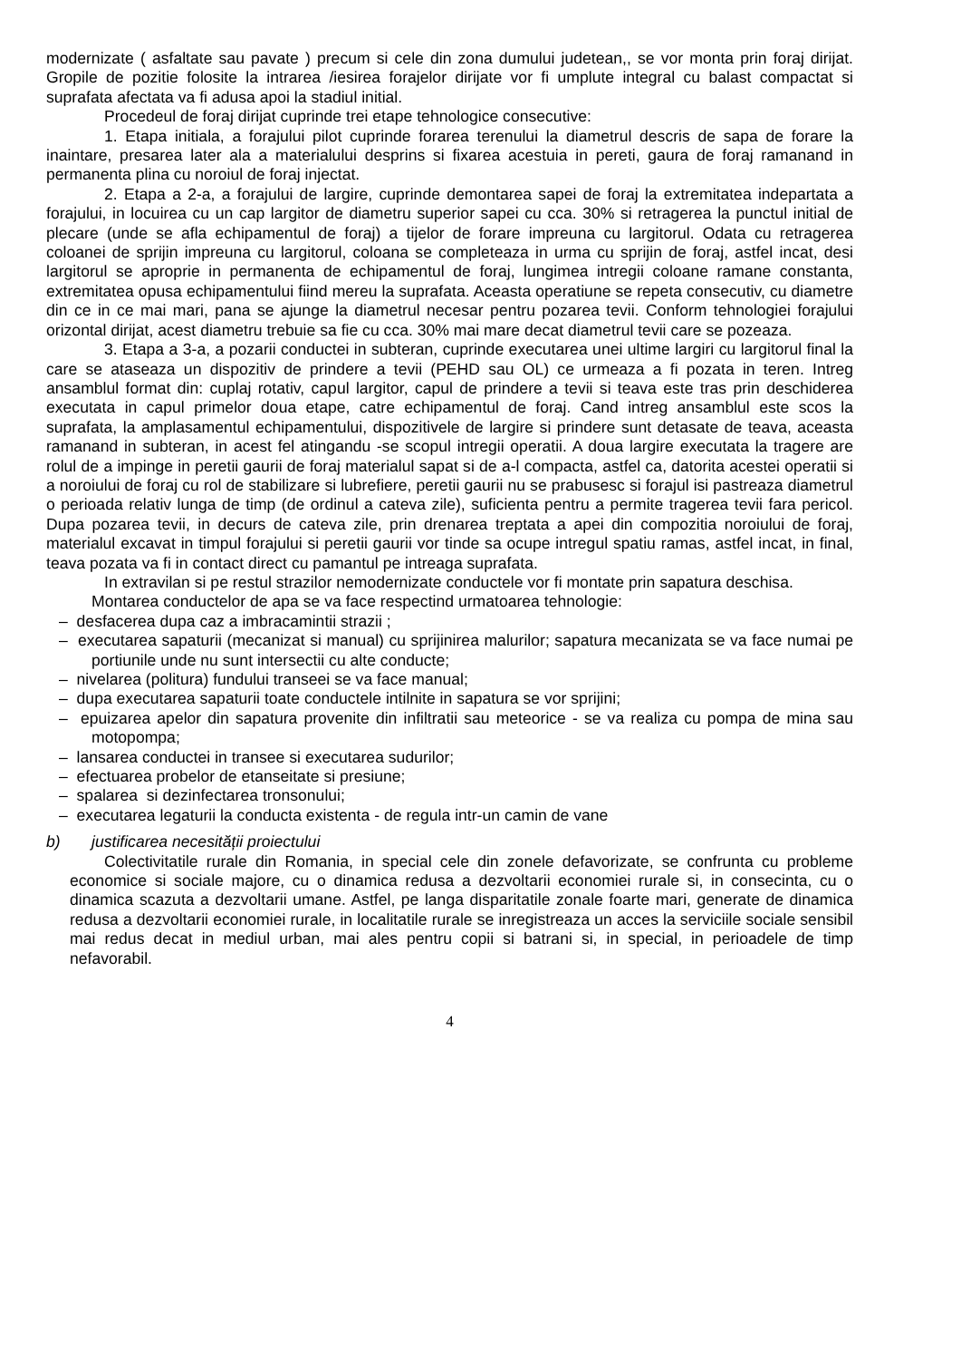modernizate ( asfaltate sau pavate ) precum si cele din zona dumului judetean,, se vor monta prin foraj dirijat. Gropile de pozitie folosite la intrarea /iesirea forajelor dirijate vor fi umplute integral cu balast compactat si suprafata afectata va fi adusa apoi la stadiul initial.
Procedeul de foraj dirijat cuprinde trei etape tehnologice consecutive:
1. Etapa initiala, a forajului pilot cuprinde forarea terenului la diametrul descris de sapa de forare la inaintare, presarea later ala a materialului desprins si fixarea acestuia in pereti, gaura de foraj ramanand in permanenta plina cu noroiul de foraj injectat.
2. Etapa a 2-a, a forajului de largire, cuprinde demontarea sapei de foraj la extremitatea indepartata a forajului, in locuirea cu un cap largitor de diametru superior sapei cu cca. 30% si retragerea la punctul initial de plecare (unde se afla echipamentul de foraj) a tijelor de forare impreuna cu largitorul. Odata cu retragerea coloanei de sprijin impreuna cu largitorul, coloana se completeaza in urma cu sprijin de foraj, astfel incat, desi largitorul se aproprie in permanenta de echipamentul de foraj, lungimea intregii coloane ramane constanta, extremitatea opusa echipamentului fiind mereu la suprafata. Aceasta operatiune se repeta consecutiv, cu diametre din ce in ce mai mari, pana se ajunge la diametrul necesar pentru pozarea tevii. Conform tehnologiei forajului orizontal dirijat, acest diametru trebuie sa fie cu cca. 30% mai mare decat diametrul tevii care se pozeaza.
3. Etapa a 3-a, a pozarii conductei in subteran, cuprinde executarea unei ultime largiri cu largitorul final la care se ataseaza un dispozitiv de prindere a tevii (PEHD sau OL) ce urmeaza a fi pozata in teren. Intreg ansamblul format din: cuplaj rotativ, capul largitor, capul de prindere a tevii si teava este tras prin deschiderea executata in capul primelor doua etape, catre echipamentul de foraj. Cand intreg ansamblul este scos la suprafata, la amplasamentul echipamentului, dispozitivele de largire si prindere sunt detasate de teava, aceasta ramanand in subteran, in acest fel atingandu -se scopul intregii operatii. A doua largire executata la tragere are rolul de a impinge in peretii gaurii de foraj materialul sapat si de a-l compacta, astfel ca, datorita acestei operatii si a noroiului de foraj cu rol de stabilizare si lubrefiere, peretii gaurii nu se prabusesc si forajul isi pastreaza diametrul o perioada relativ lunga de timp (de ordinul a cateva zile), suficienta pentru a permite tragerea tevii fara pericol. Dupa pozarea tevii, in decurs de cateva zile, prin drenarea treptata a apei din compozitia noroiului de foraj, materialul excavat in timpul forajului si peretii gaurii vor tinde sa ocupe intregul spatiu ramas, astfel incat, in final, teava pozata va fi in contact direct cu pamantul pe intreaga suprafata.
In extravilan si pe restul strazilor nemodernizate conductele vor fi montate prin sapatura deschisa.
Montarea conductelor de apa se va face respectind urmatoarea tehnologie:
– desfacerea dupa caz a imbracamintii strazii ;
– executarea sapaturii (mecanizat si manual) cu sprijinirea malurilor; sapatura mecanizata se va face numai pe portiunile unde nu sunt intersectii cu alte conducte;
– nivelarea (politura) fundului transeei se va face manual;
– dupa executarea sapaturii toate conductele intilnite in sapatura se vor sprijini;
– epuizarea apelor din sapatura provenite din infiltratii sau meteorice - se va realiza cu pompa de mina sau motopompa;
– lansarea conductei in transee si executarea sudurilor;
– efectuarea probelor de etanseitate si presiune;
– spalarea si dezinfectarea tronsonului;
– executarea legaturii la conducta existenta - de regula intr-un camin de vane
b) justificarea necesității proiectului
Colectivitatile rurale din Romania, in special cele din zonele defavorizate, se confrunta cu probleme economice si sociale majore, cu o dinamica redusa a dezvoltarii economiei rurale si, in consecinta, cu o dinamica scazuta a dezvoltarii umane. Astfel, pe langa disparitatile zonale foarte mari, generate de dinamica redusa a dezvoltarii economiei rurale, in localitatile rurale se inregistreaza un acces la serviciile sociale sensibil mai redus decat in mediul urban, mai ales pentru copii si batrani si, in special, in perioadele de timp nefavorabil.
4